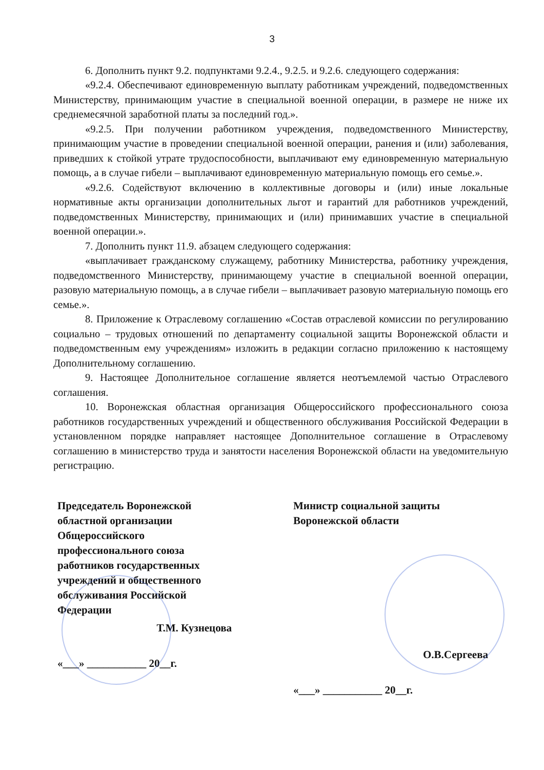3
6. Дополнить пункт 9.2. подпунктами 9.2.4., 9.2.5. и 9.2.6. следующего содержания:
«9.2.4. Обеспечивают единовременную выплату работникам учреждений, подведомственных Министерству, принимающим участие в специальной военной операции, в размере не ниже их среднемесячной заработной платы за последний год.».
«9.2.5. При получении работником учреждения, подведомственного Министерству, принимающим участие в проведении специальной военной операции, ранения и (или) заболевания, приведших к стойкой утрате трудоспособности, выплачивают ему единовременную материальную помощь, а в случае гибели – выплачивают единовременную материальную помощь его семье.».
«9.2.6. Содействуют включению в коллективные договоры и (или) иные локальные нормативные акты организации дополнительных льгот и гарантий для работников учреждений, подведомственных Министерству, принимающих и (или) принимавших участие в специальной военной операции.».
7. Дополнить пункт 11.9. абзацем следующего содержания:
«выплачивает гражданскому служащему, работнику Министерства, работнику учреждения, подведомственного Министерству, принимающему участие в специальной военной операции, разовую материальную помощь, а в случае гибели – выплачивает разовую материальную помощь его семье.».
8. Приложение к Отраслевому соглашению «Состав отраслевой комиссии по регулированию социально – трудовых отношений по департаменту социальной защиты Воронежской области и подведомственным ему учреждениям» изложить в редакции согласно приложению к настоящему Дополнительному соглашению.
9. Настоящее Дополнительное соглашение является неотъемлемой частью Отраслевого соглашения.
10. Воронежская областная организация Общероссийского профессионального союза работников государственных учреждений и общественного обслуживания Российской Федерации в установленном порядке направляет настоящее Дополнительное соглашение в Отраслевому соглашению в министерство труда и занятости населения Воронежской области на уведомительную регистрацию.
Председатель Воронежской областной организации Общероссийского профессионального союза работников государственных учреждений и общественного обслуживания Российской Федерации
Т.М. Кузнецова
«___» ___________ 20__г.
Министр социальной защиты Воронежской области
О.В.Сергеева
«___» ___________ 20__г.